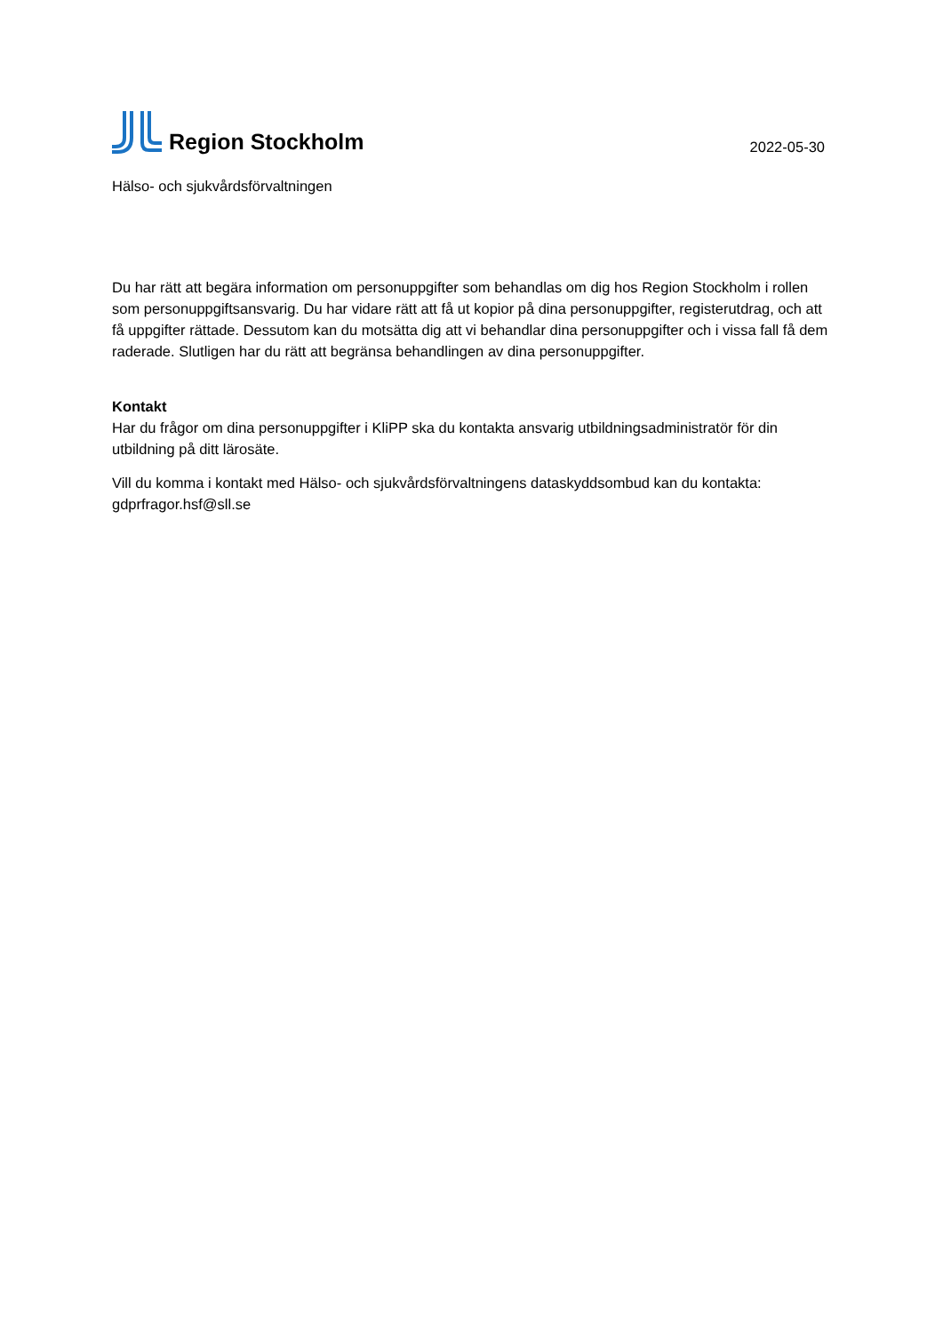Region Stockholm
2022-05-30
Hälso- och sjukvårdsförvaltningen
Du har rätt att begära information om personuppgifter som behandlas om dig hos Region Stockholm i rollen som personuppgiftsansvarig. Du har vidare rätt att få ut kopior på dina personuppgifter, registerutdrag, och att få uppgifter rättade. Dessutom kan du motsätta dig att vi behandlar dina personuppgifter och i vissa fall få dem raderade. Slutligen har du rätt att begränsa behandlingen av dina personuppgifter.
Kontakt
Har du frågor om dina personuppgifter i KliPP ska du kontakta ansvarig utbildningsadministratör för din utbildning på ditt lärosäte.
Vill du komma i kontakt med Hälso- och sjukvårdsförvaltningens dataskyddsombud kan du kontakta: gdprfragor.hsf@sll.se